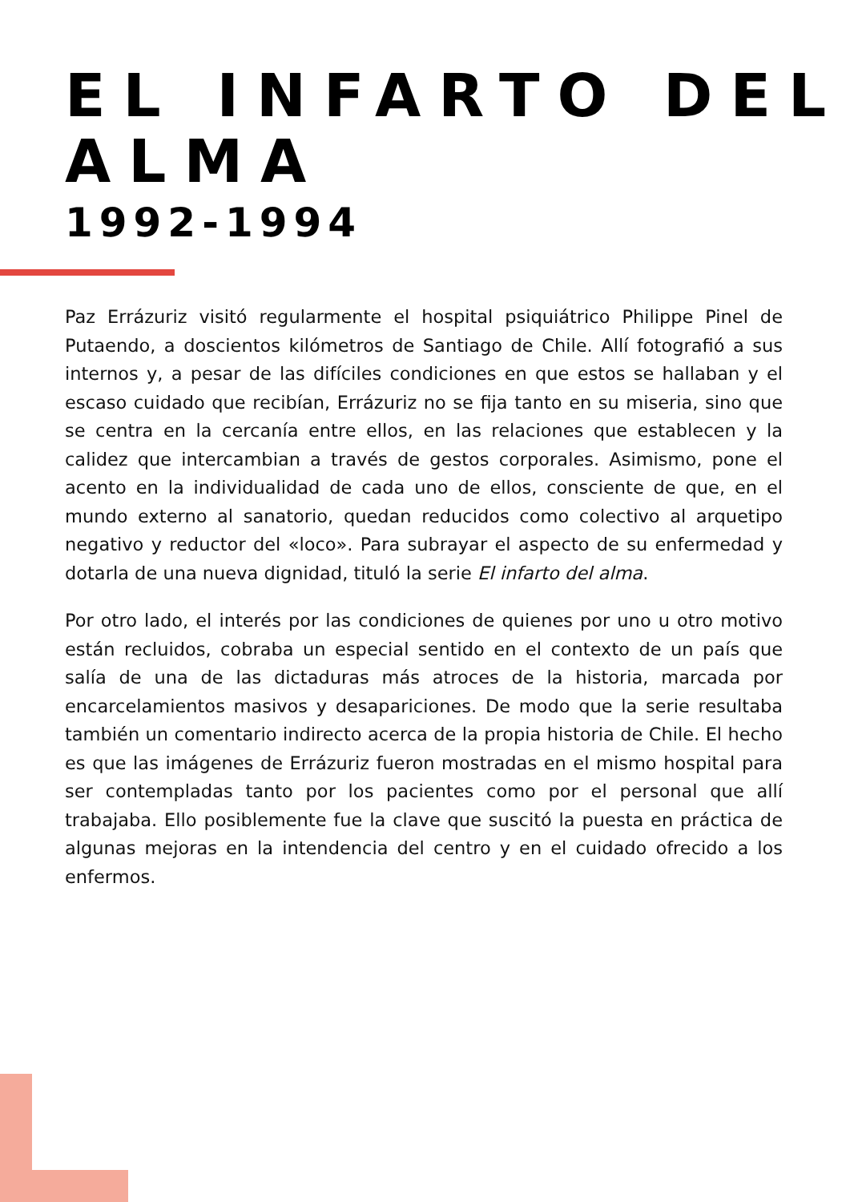EL INFARTO DEL ALMA
1992-1994
Paz Errázuriz visitó regularmente el hospital psiquiátrico Philippe Pinel de Putaendo, a doscientos kilómetros de Santiago de Chile. Allí fotografió a sus internos y, a pesar de las difíciles condiciones en que estos se hallaban y el escaso cuidado que recibían, Errázuriz no se fija tanto en su miseria, sino que se centra en la cercanía entre ellos, en las relaciones que establecen y la calidez que intercambian a través de gestos corporales. Asimismo, pone el acento en la individualidad de cada uno de ellos, consciente de que, en el mundo externo al sanatorio, quedan reducidos como colectivo al arquetipo negativo y reductor del «loco». Para subrayar el aspecto de su enfermedad y dotarla de una nueva dignidad, tituló la serie El infarto del alma.
Por otro lado, el interés por las condiciones de quienes por uno u otro motivo están recluidos, cobraba un especial sentido en el contexto de un país que salía de una de las dictaduras más atroces de la historia, marcada por encarcelamientos masivos y desapariciones. De modo que la serie resultaba también un comentario indirecto acerca de la propia historia de Chile. El hecho es que las imágenes de Errázuriz fueron mostradas en el mismo hospital para ser contempladas tanto por los pacientes como por el personal que allí trabajaba. Ello posiblemente fue la clave que suscitó la puesta en práctica de algunas mejoras en la intendencia del centro y en el cuidado ofrecido a los enfermos.